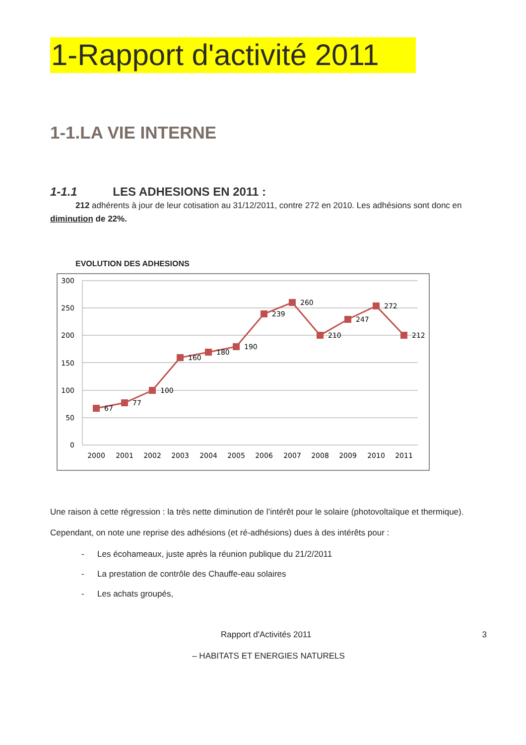1-Rapport d'activité 2011
1-1.LA VIE INTERNE
1-1.1 LES ADHESIONS EN 2011 :
212 adhérents à jour de leur cotisation au 31/12/2011, contre 272 en 2010. Les adhésions sont donc en diminution de 22%.
EVOLUTION DES ADHESIONS
300
250
200
150
100
50
0
67
77
100
160
180
190
239
260
210
247
272
212
2000
2001
2002
2003
2004
2005
2006
2007
2008
2009
2010
2011
Une raison à cette régression : la très nette diminution de l’intérêt pour le solaire (photovoltaïque et thermique).
Cependant, on note une reprise des adhésions (et ré-adhésions) dues à des intérêts pour :
- Les écohameaux, juste après la réunion publique du 21/2/2011
- La prestation de contrôle des Chauffe-eau solaires
- Les achats groupés,
Rapport d'Activités 2011 3
– HABITATS ET ENERGIES NATURELS